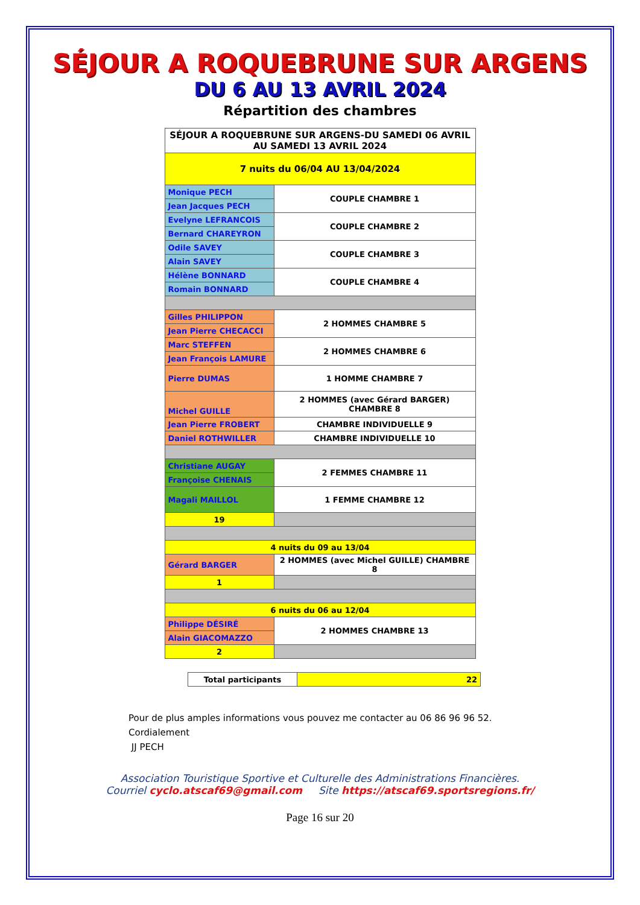SÉJOUR A ROQUEBRUNE SUR ARGENS
DU 6 AU 13 AVRIL 2024
Répartition des chambres
| SÉJOUR A ROQUEBRUNE SUR ARGENS-DU SAMEDI 06 AVRIL AU SAMEDI 13 AVRIL 2024 | |
| 7 nuits du 06/04 AU 13/04/2024 | |
| Monique PECH | COUPLE CHAMBRE 1 |
| Jean Jacques PECH | |
| Evelyne LEFRANCOIS | COUPLE CHAMBRE 2 |
| Bernard CHAREYRON | |
| Odile SAVEY | COUPLE CHAMBRE 3 |
| Alain SAVEY | |
| Hélène BONNARD | COUPLE CHAMBRE 4 |
| Romain BONNARD | |
| Gilles PHILIPPON | 2 HOMMES CHAMBRE 5 |
| Jean Pierre CHECACCI | |
| Marc STEFFEN | 2 HOMMES CHAMBRE 6 |
| Jean François LAMURE | |
| Pierre DUMAS | 1 HOMME CHAMBRE 7 |
| Michel GUILLE | 2 HOMMES (avec Gérard BARGER) CHAMBRE 8 |
| Jean Pierre FROBERT | CHAMBRE INDIVIDUELLE 9 |
| Daniel ROTHWILLER | CHAMBRE INDIVIDUELLE 10 |
| Christiane AUGAY | 2 FEMMES CHAMBRE 11 |
| Françoise CHENAIS | |
| Magali MAILLOL | 1 FEMME CHAMBRE 12 |
| 19 | |
| 4 nuits du 09 au 13/04 | |
| Gérard BARGER | 2 HOMMES (avec Michel GUILLE) CHAMBRE 8 |
| 1 | |
| 6 nuits du 06 au 12/04 | |
| Philippe DÉSIRÉ | 2 HOMMES CHAMBRE 13 |
| Alain GIACOMAZZO | |
| 2 | |
| Total participants | 22 |
Pour de plus amples informations vous pouvez me contacter au 06 86 96 96 52.
Cordialement
JJ PECH
Association Touristique Sportive et Culturelle des Administrations Financières.
Courriel cyclo.atscaf69@gmail.com Site https://atscaf69.sportsregions.fr/
Page 16 sur 20